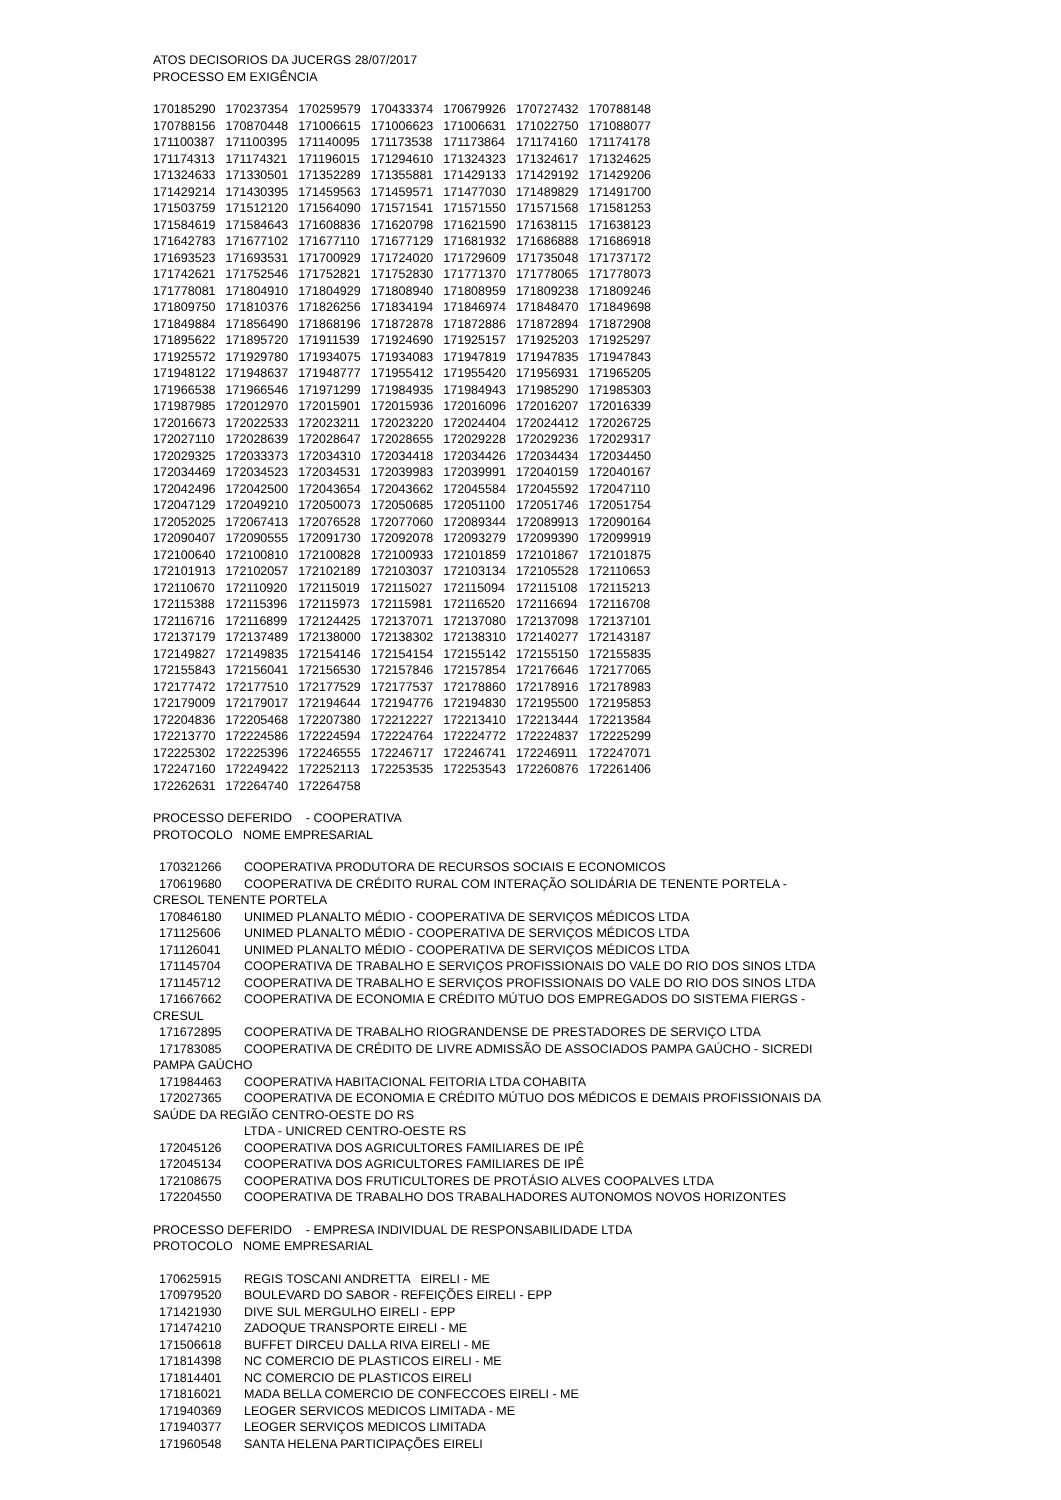ATOS DECISORIOS DA JUCERGS 28/07/2017
PROCESSO EM EXIGÊNCIA
| 170185290 | 170237354 | 170259579 | 170433374 | 170679926 | 170727432 | 170788148 |
| 170788156 | 170870448 | 171006615 | 171006623 | 171006631 | 171022750 | 171088077 |
| 171100387 | 171100395 | 171140095 | 171173538 | 171173864 | 171174160 | 171174178 |
| 171174313 | 171174321 | 171196015 | 171294610 | 171324323 | 171324617 | 171324625 |
| 171324633 | 171330501 | 171352289 | 171355881 | 171429133 | 171429192 | 171429206 |
| 171429214 | 171430395 | 171459563 | 171459571 | 171477030 | 171489829 | 171491700 |
| 171503759 | 171512120 | 171564090 | 171571541 | 171571550 | 171571568 | 171581253 |
| 171584619 | 171584643 | 171608836 | 171620798 | 171621590 | 171638115 | 171638123 |
| 171642783 | 171677102 | 171677110 | 171677129 | 171681932 | 171686888 | 171686918 |
| 171693523 | 171693531 | 171700929 | 171724020 | 171729609 | 171735048 | 171737172 |
| 171742621 | 171752546 | 171752821 | 171752830 | 171771370 | 171778065 | 171778073 |
| 171778081 | 171804910 | 171804929 | 171808940 | 171808959 | 171809238 | 171809246 |
| 171809750 | 171810376 | 171826256 | 171834194 | 171846974 | 171848470 | 171849698 |
| 171849884 | 171856490 | 171868196 | 171872878 | 171872886 | 171872894 | 171872908 |
| 171895622 | 171895720 | 171911539 | 171924690 | 171925157 | 171925203 | 171925297 |
| 171925572 | 171929780 | 171934075 | 171934083 | 171947819 | 171947835 | 171947843 |
| 171948122 | 171948637 | 171948777 | 171955412 | 171955420 | 171956931 | 171965205 |
| 171966538 | 171966546 | 171971299 | 171984935 | 171984943 | 171985290 | 171985303 |
| 171987985 | 172012970 | 172015901 | 172015936 | 172016096 | 172016207 | 172016339 |
| 172016673 | 172022533 | 172023211 | 172023220 | 172024404 | 172024412 | 172026725 |
| 172027110 | 172028639 | 172028647 | 172028655 | 172029228 | 172029236 | 172029317 |
| 172029325 | 172033373 | 172034310 | 172034418 | 172034426 | 172034434 | 172034450 |
| 172034469 | 172034523 | 172034531 | 172039983 | 172039991 | 172040159 | 172040167 |
| 172042496 | 172042500 | 172043654 | 172043662 | 172045584 | 172045592 | 172047110 |
| 172047129 | 172049210 | 172050073 | 172050685 | 172051100 | 172051746 | 172051754 |
| 172052025 | 172067413 | 172076528 | 172077060 | 172089344 | 172089913 | 172090164 |
| 172090407 | 172090555 | 172091730 | 172092078 | 172093279 | 172099390 | 172099919 |
| 172100640 | 172100810 | 172100828 | 172100933 | 172101859 | 172101867 | 172101875 |
| 172101913 | 172102057 | 172102189 | 172103037 | 172103134 | 172105528 | 172110653 |
| 172110670 | 172110920 | 172115019 | 172115027 | 172115094 | 172115108 | 172115213 |
| 172115388 | 172115396 | 172115973 | 172115981 | 172116520 | 172116694 | 172116708 |
| 172116716 | 172116899 | 172124425 | 172137071 | 172137080 | 172137098 | 172137101 |
| 172137179 | 172137489 | 172138000 | 172138302 | 172138310 | 172140277 | 172143187 |
| 172149827 | 172149835 | 172154146 | 172154154 | 172155142 | 172155150 | 172155835 |
| 172155843 | 172156041 | 172156530 | 172157846 | 172157854 | 172176646 | 172177065 |
| 172177472 | 172177510 | 172177529 | 172177537 | 172178860 | 172178916 | 172178983 |
| 172179009 | 172179017 | 172194644 | 172194776 | 172194830 | 172195500 | 172195853 |
| 172204836 | 172205468 | 172207380 | 172212227 | 172213410 | 172213444 | 172213584 |
| 172213770 | 172224586 | 172224594 | 172224764 | 172224772 | 172224837 | 172225299 |
| 172225302 | 172225396 | 172246555 | 172246717 | 172246741 | 172246911 | 172247071 |
| 172247160 | 172249422 | 172252113 | 172253535 | 172253543 | 172260876 | 172261406 |
| 172262631 | 172264740 | 172264758 | | | | |
PROCESSO DEFERIDO - COOPERATIVA
PROTOCOLO NOME EMPRESARIAL
170321266 COOPERATIVA PRODUTORA DE RECURSOS SOCIAIS E ECONOMICOS
170619680 COOPERATIVA DE CRÉDITO RURAL COM INTERAÇÃO SOLIDÁRIA DE TENENTE PORTELA -
CRESOL TENENTE PORTELA
170846180 UNIMED PLANALTO MÉDIO - COOPERATIVA DE SERVIÇOS MÉDICOS LTDA
171125606 UNIMED PLANALTO MÉDIO - COOPERATIVA DE SERVIÇOS MÉDICOS LTDA
171126041 UNIMED PLANALTO MÉDIO - COOPERATIVA DE SERVIÇOS MÉDICOS LTDA
171145704 COOPERATIVA DE TRABALHO E SERVIÇOS PROFISSIONAIS DO VALE DO RIO DOS SINOS LTDA
171145712 COOPERATIVA DE TRABALHO E SERVIÇOS PROFISSIONAIS DO VALE DO RIO DOS SINOS LTDA
171667662 COOPERATIVA DE ECONOMIA E CRÉDITO MÚTUO DOS EMPREGADOS DO SISTEMA FIERGS -
CRESUL
171672895 COOPERATIVA DE TRABALHO RIOGRANDENSE DE PRESTADORES DE SERVIÇO LTDA
171783085 COOPERATIVA DE CRÉDITO DE LIVRE ADMISSÃO DE ASSOCIADOS PAMPA GAÚCHO - SICREDI
PAMPA GAÚCHO
171984463 COOPERATIVA HABITACIONAL FEITORIA LTDA COHABITA
172027365 COOPERATIVA DE ECONOMIA E CRÉDITO MÚTUO DOS MÉDICOS E DEMAIS PROFISSIONAIS DA
SAÚDE DA REGIÃO CENTRO-OESTE DO RS
LTDA - UNICRED CENTRO-OESTE RS
172045126 COOPERATIVA DOS AGRICULTORES FAMILIARES DE IPÊ
172045134 COOPERATIVA DOS AGRICULTORES FAMILIARES DE IPÊ
172108675 COOPERATIVA DOS FRUTICULTORES DE PROTÁSIO ALVES COOPALVES LTDA
172204550 COOPERATIVA DE TRABALHO DOS TRABALHADORES AUTONOMOS NOVOS HORIZONTES
PROCESSO DEFERIDO - EMPRESA INDIVIDUAL DE RESPONSABILIDADE LTDA
PROTOCOLO NOME EMPRESARIAL
170625915 REGIS TOSCANI ANDRETTA EIRELI - ME
170979520 BOULEVARD DO SABOR - REFEIÇÕES EIRELI - EPP
171421930 DIVE SUL MERGULHO EIRELI - EPP
171474210 ZADOQUE TRANSPORTE EIRELI - ME
171506618 BUFFET DIRCEU DALLA RIVA EIRELI - ME
171814398 NC COMERCIO DE PLASTICOS EIRELI - ME
171814401 NC COMERCIO DE PLASTICOS EIRELI
171816021 MADA BELLA COMERCIO DE CONFECCOES EIRELI - ME
171940369 LEOGER SERVICOS MEDICOS LIMITADA - ME
171940377 LEOGER SERVIÇOS MEDICOS LIMITADA
171960548 SANTA HELENA PARTICIPAÇÕES EIRELI